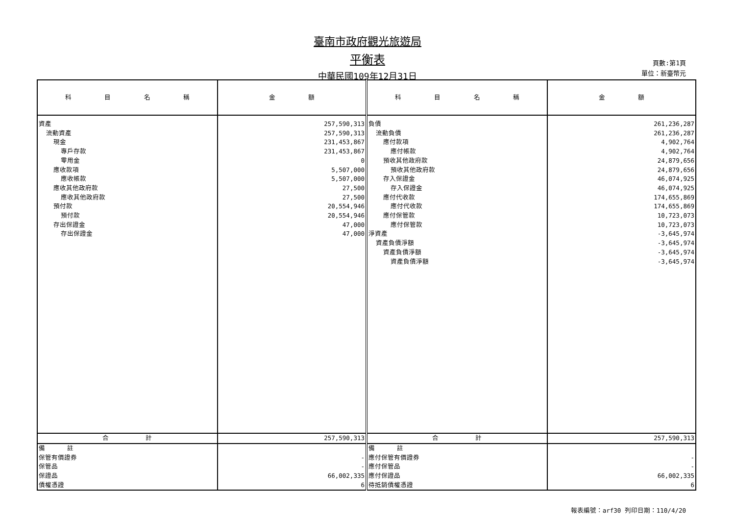臺南市政府觀光旅遊局
平衡表
中華民國109年12月31日
頁數:第1頁
單位：新臺幣元
| 科 目 名 稱 | 金 額 | 科 目 名 稱 | 金 額 |
| --- | --- | --- | --- |
| 資產 | 257,590,313 | 負債 | 261,236,287 |
| 流動資產 | 257,590,313 | 流動負債 | 261,236,287 |
| 現金 | 231,453,867 | 應付款項 | 4,902,764 |
| 專戶存款 | 231,453,867 | 應付帳款 | 4,902,764 |
| 零用金 | 0 | 預收其他政府款 | 24,879,656 |
| 應收款項 | 5,507,000 | 預收其他政府款 | 24,879,656 |
| 應收帳款 | 5,507,000 | 存入保證金 | 46,074,925 |
| 應收其他政府款 | 27,500 | 存入保證金 | 46,074,925 |
| 應收其他政府款 | 27,500 | 應付代收款 | 174,655,869 |
| 預付款 | 20,554,946 | 應付代收款 | 174,655,869 |
| 預付款 | 20,554,946 | 應付保管款 | 10,723,073 |
| 存出保證金 | 47,000 | 應付保管款 | 10,723,073 |
| 存出保證金 | 47,000 | 淨資產 | -3,645,974 |
| | | 資產負債淨額 | -3,645,974 |
| | | 資產負債淨額 | -3,645,974 |
| | | 資產負債淨額 | -3,645,974 |
| 合 計 | 257,590,313 | 合 計 | 257,590,313 |
| 備 註 | | 備 註 | |
| 保管有價證券 | - | 應付保管有價證券 | - |
| 保管品 | - | 應付保管品 | - |
| 保證品 | 66,002,335 | 應付保證品 | 66,002,335 |
| 債權憑證 | 6 | 待抵銷債權憑證 | 6 |
報表編號：arf30 列印日期：110/4/20